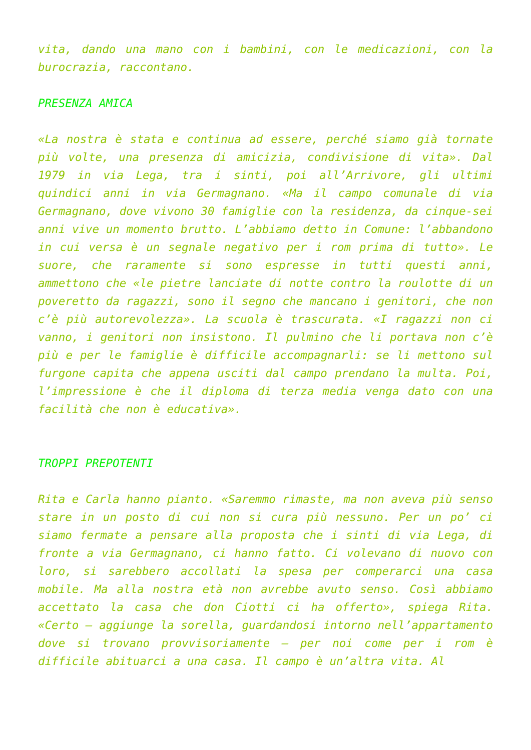vita, dando una mano con i bambini, con le medicazioni, con la burocrazia, raccontano.
PRESENZA AMICA
«La nostra è stata e continua ad essere, perché siamo già tornate più volte, una presenza di amicizia, condivisione di vita». Dal 1979 in via Lega, tra i sinti, poi all’Arrivore, gli ultimi quindici anni in via Germagnano. «Ma il campo comunale di via Germagnano, dove vivono 30 famiglie con la residenza, da cinque-sei anni vive un momento brutto. L’abbiamo detto in Comune: l’abbandono in cui versa è un segnale negativo per i rom prima di tutto». Le suore, che raramente si sono espresse in tutti questi anni, ammettono che «le pietre lanciate di notte contro la roulotte di un poveretto da ragazzi, sono il segno che mancano i genitori, che non c’è più autorevolezza». La scuola è trascurata. «I ragazzi non ci vanno, i genitori non insistono. Il pulmino che li portava non c’è più e per le famiglie è difficile accompagnarli: se li mettono sul furgone capita che appena usciti dal campo prendano la multa. Poi, l’impressione è che il diploma di terza media venga dato con una facilità che non è educativa».
TROPPI PREPOTENTI
Rita e Carla hanno pianto. «Saremmo rimaste, ma non aveva più senso stare in un posto di cui non si cura più nessuno. Per un po’ ci siamo fermate a pensare alla proposta che i sinti di via Lega, di fronte a via Germagnano, ci hanno fatto. Ci volevano di nuovo con loro, si sarebbero accollati la spesa per comperarci una casa mobile. Ma alla nostra età non avrebbe avuto senso. Così abbiamo accettato la casa che don Ciotti ci ha offerto», spiega Rita. «Certo – aggiunge la sorella, guardandosi intorno nell’appartamento dove si trovano provvisoriamente – per noi come per i rom è difficile abituarci a una casa. Il campo è un’altra vita. Al